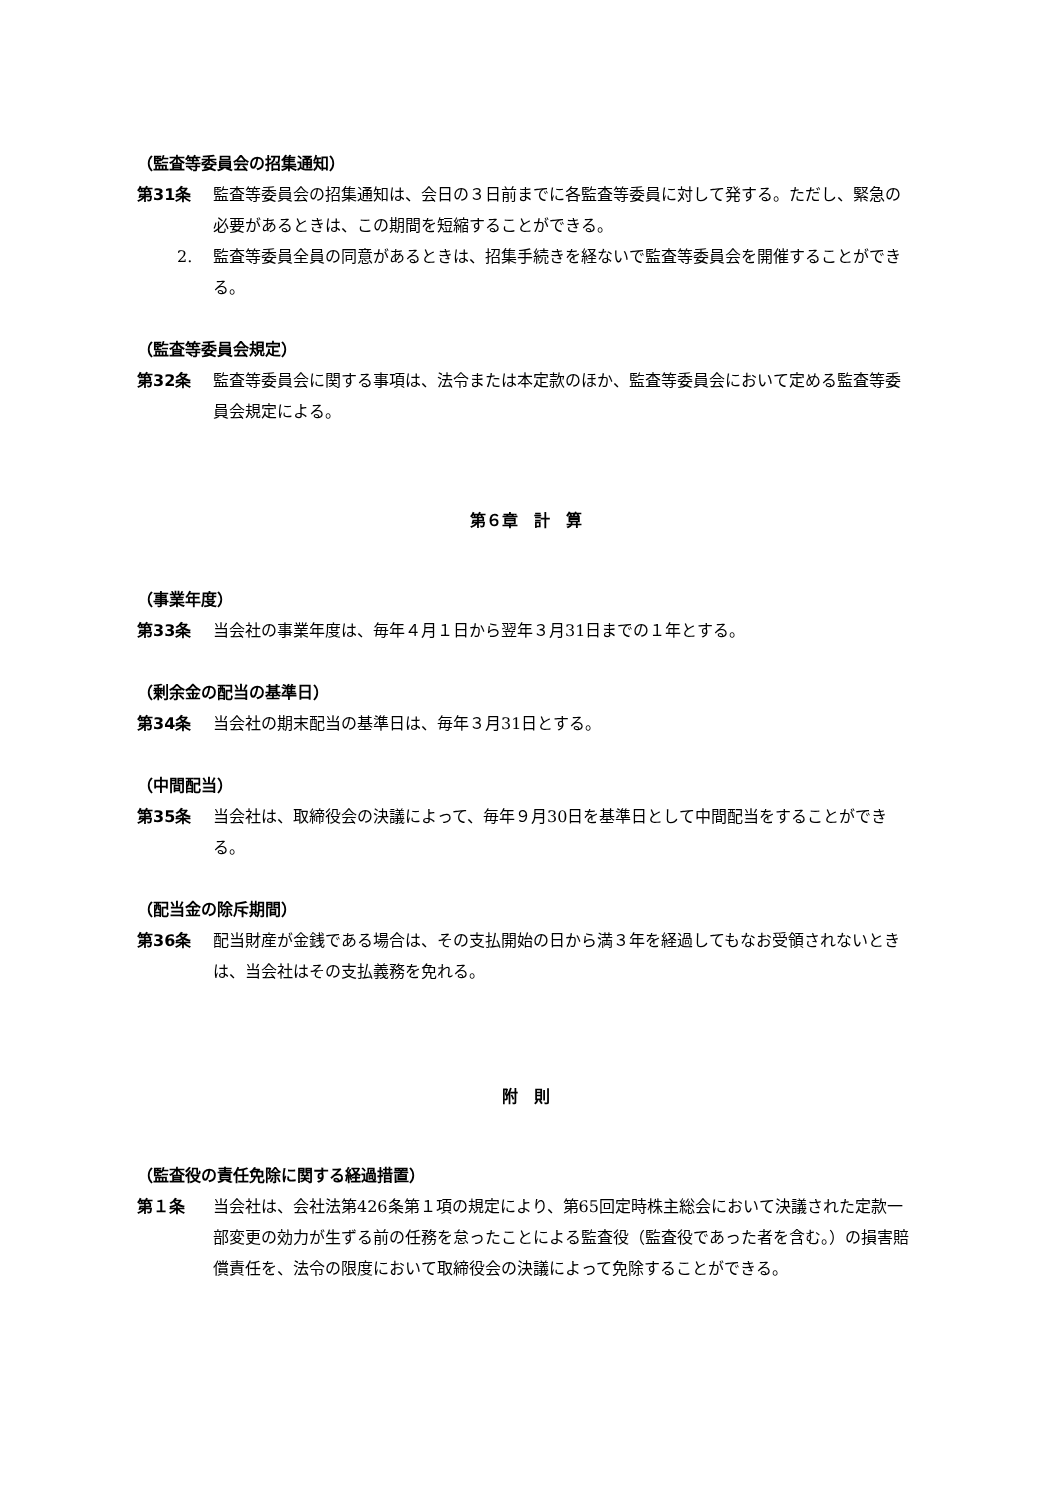（監査等委員会の招集通知）
第31条 監査等委員会の招集通知は、会日の３日前までに各監査等委員に対して発する。ただし、緊急の必要があるときは、この期間を短縮することができる。
2. 監査等委員全員の同意があるときは、招集手続きを経ないで監査等委員会を開催することができる。
（監査等委員会規定）
第32条 監査等委員会に関する事項は、法令または本定款のほか、監査等委員会において定める監査等委員会規定による。
第６章　計　算
（事業年度）
第33条 当会社の事業年度は、毎年４月１日から翌年３月31日までの１年とする。
（剰余金の配当の基準日）
第34条 当会社の期末配当の基準日は、毎年３月31日とする。
（中間配当）
第35条 当会社は、取締役会の決議によって、毎年９月30日を基準日として中間配当をすることができる。
（配当金の除斥期間）
第36条 配当財産が金銭である場合は、その支払開始の日から満３年を経過してもなお受領されないときは、当会社はその支払義務を免れる。
附　則
（監査役の責任免除に関する経過措置）
第１条 当会社は、会社法第426条第１項の規定により、第65回定時株主総会において決議された定款一部変更の効力が生ずる前の任務を怠ったことによる監査役（監査役であった者を含む。）の損害賠償責任を、法令の限度において取締役会の決議によって免除することができる。